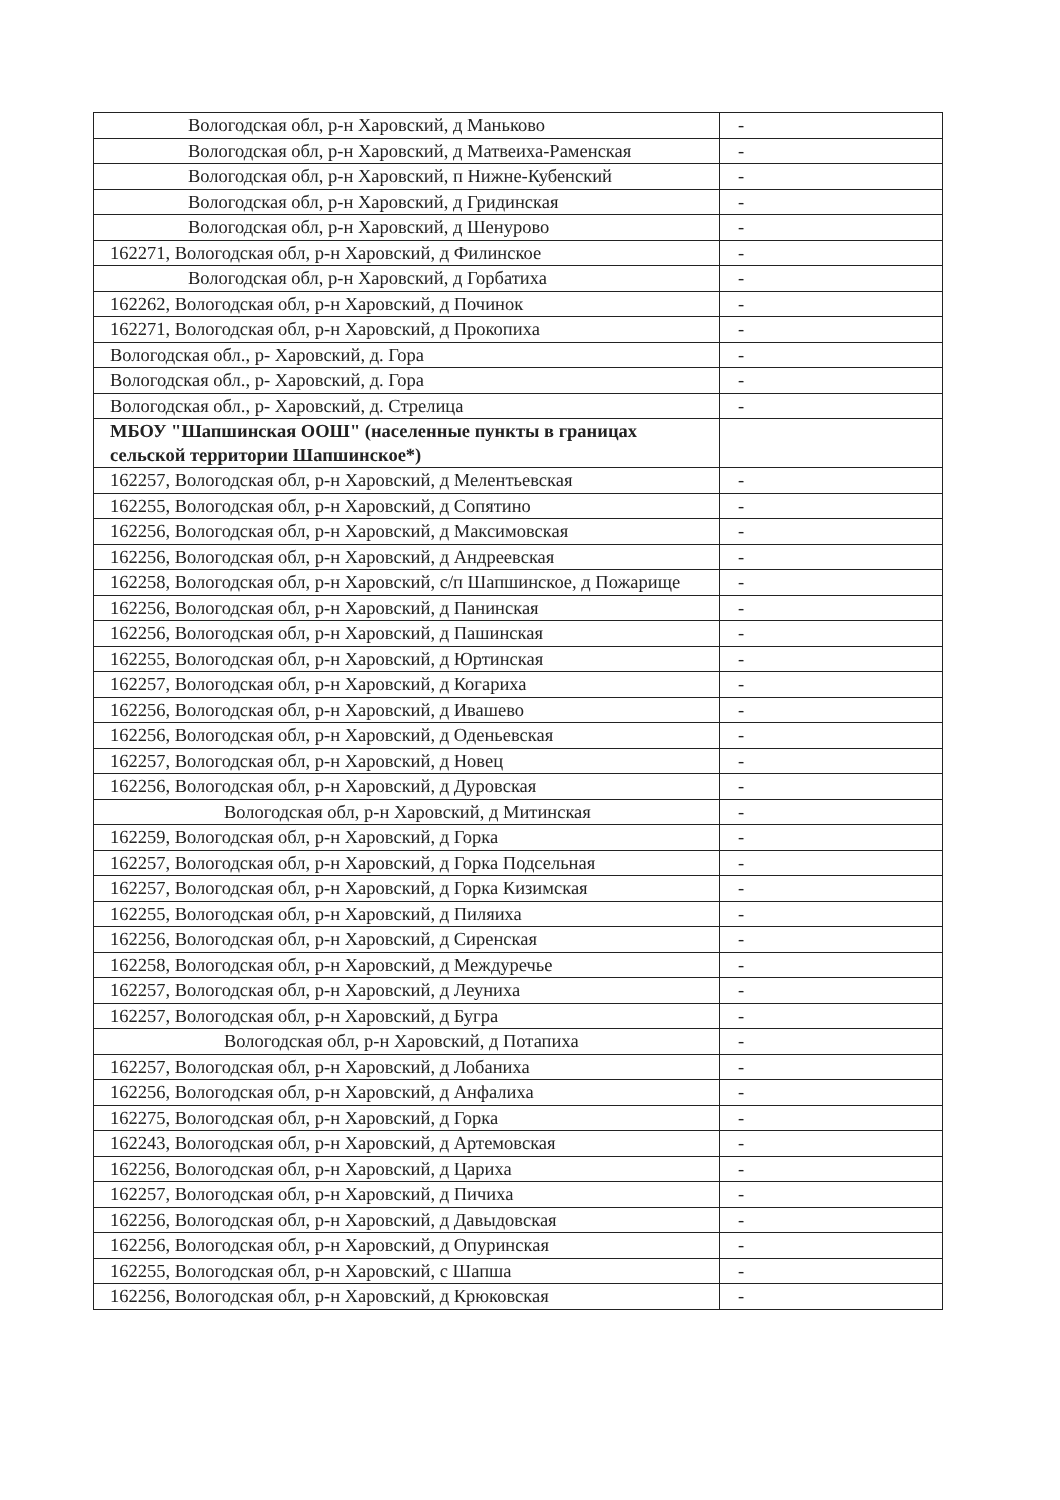| Вологодская обл, р-н Харовский, д Маньково | - |
| Вологодская обл, р-н Харовский, д Матвеиха-Раменская | - |
| Вологодская обл, р-н Харовский, п Нижне-Кубенский | - |
| Вологодская обл, р-н Харовский, д Гридинская | - |
| Вологодская обл, р-н Харовский, д Шенурово | - |
| 162271, Вологодская обл, р-н Харовский, д Филинское | - |
| Вологодская обл, р-н Харовский, д Горбатиха | - |
| 162262, Вологодская обл, р-н Харовский, д Починок | - |
| 162271, Вологодская обл, р-н Харовский, д Прокопиха | - |
| Вологодская обл., р- Харовский, д. Гора | - |
| Вологодская обл., р- Харовский, д. Гора | - |
| Вологодская обл., р- Харовский, д. Стрелица | - |
| МБОУ "Шапшинская ООШ" (населенные пункты в границах сельской территории Шапшинское*) | |
| 162257, Вологодская обл, р-н Харовский, д Мелентьевская | - |
| 162255, Вологодская обл, р-н Харовский, д Сопятино | - |
| 162256, Вологодская обл, р-н Харовский, д Максимовская | - |
| 162256, Вологодская обл, р-н Харовский, д Андреевская | - |
| 162258, Вологодская обл, р-н Харовский, с/п Шапшинское, д Пожарище | - |
| 162256, Вологодская обл, р-н Харовский, д Панинская | - |
| 162256, Вологодская обл, р-н Харовский, д Пашинская | - |
| 162255, Вологодская обл, р-н Харовский, д Юртинская | - |
| 162257, Вологодская обл, р-н Харовский, д Когариха | - |
| 162256, Вологодская обл, р-н Харовский, д Ивашево | - |
| 162256, Вологодская обл, р-н Харовский, д Оденьевская | - |
| 162257, Вологодская обл, р-н Харовский, д Новец | - |
| 162256, Вологодская обл, р-н Харовский, д Дуровская | - |
| Вологодская обл, р-н Харовский, д Митинская | - |
| 162259, Вологодская обл, р-н Харовский, д Горка | - |
| 162257, Вологодская обл, р-н Харовский, д Горка Подсельная | - |
| 162257, Вологодская обл, р-н Харовский, д Горка Кизимская | - |
| 162255, Вологодская обл, р-н Харовский, д Пиляиха | - |
| 162256, Вологодская обл, р-н Харовский, д Сиренская | - |
| 162258, Вологодская обл, р-н Харовский, д Междуречье | - |
| 162257, Вологодская обл, р-н Харовский, д Леуниха | - |
| 162257, Вологодская обл, р-н Харовский, д Бугра | - |
| Вологодская обл, р-н Харовский, д Потапиха | - |
| 162257, Вологодская обл, р-н Харовский, д Лобаниха | - |
| 162256, Вологодская обл, р-н Харовский, д Анфалиха | - |
| 162275, Вологодская обл, р-н Харовский, д Горка | - |
| 162243, Вологодская обл, р-н Харовский, д Артемовская | - |
| 162256, Вологодская обл, р-н Харовский, д Цариха | - |
| 162257, Вологодская обл, р-н Харовский, д Пичиха | - |
| 162256, Вологодская обл, р-н Харовский, д Давыдовская | - |
| 162256, Вологодская обл, р-н Харовский, д Опуринская | - |
| 162255, Вологодская обл, р-н Харовский, с Шапша | - |
| 162256, Вологодская обл, р-н Харовский, д Крюковская | - |